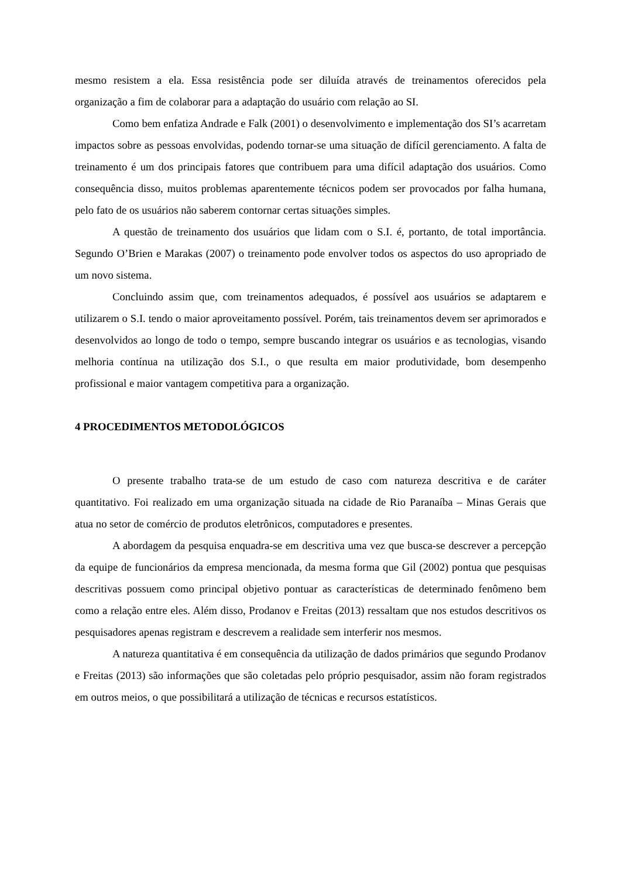mesmo resistem a ela. Essa resistência pode ser diluída através de treinamentos oferecidos pela organização a fim de colaborar para a adaptação do usuário com relação ao SI.
Como bem enfatiza Andrade e Falk (2001) o desenvolvimento e implementação dos SI’s acarretam impactos sobre as pessoas envolvidas, podendo tornar-se uma situação de difícil gerenciamento. A falta de treinamento é um dos principais fatores que contribuem para uma difícil adaptação dos usuários. Como consequência disso, muitos problemas aparentemente técnicos podem ser provocados por falha humana, pelo fato de os usuários não saberem contornar certas situações simples.
A questão de treinamento dos usuários que lidam com o S.I. é, portanto, de total importância. Segundo O’Brien e Marakas (2007) o treinamento pode envolver todos os aspectos do uso apropriado de um novo sistema.
Concluindo assim que, com treinamentos adequados, é possível aos usuários se adaptarem e utilizarem o S.I. tendo o maior aproveitamento possível. Porém, tais treinamentos devem ser aprimorados e desenvolvidos ao longo de todo o tempo, sempre buscando integrar os usuários e as tecnologias, visando melhoria contínua na utilização dos S.I., o que resulta em maior produtividade, bom desempenho profissional e maior vantagem competitiva para a organização.
4 PROCEDIMENTOS METODOLÓGICOS
O presente trabalho trata-se de um estudo de caso com natureza descritiva e de caráter quantitativo. Foi realizado em uma organização situada na cidade de Rio Paranaíba – Minas Gerais que atua no setor de comércio de produtos eletrônicos, computadores e presentes.
A abordagem da pesquisa enquadra-se em descritiva uma vez que busca-se descrever a percepção da equipe de funcionários da empresa mencionada, da mesma forma que Gil (2002) pontua que pesquisas descritivas possuem como principal objetivo pontuar as características de determinado fenômeno bem como a relação entre eles. Além disso, Prodanov e Freitas (2013) ressaltam que nos estudos descritivos os pesquisadores apenas registram e descrevem a realidade sem interferir nos mesmos.
A natureza quantitativa é em consequência da utilização de dados primários que segundo Prodanov e Freitas (2013) são informações que são coletadas pelo próprio pesquisador, assim não foram registrados em outros meios, o que possibilitará a utilização de técnicas e recursos estatísticos.